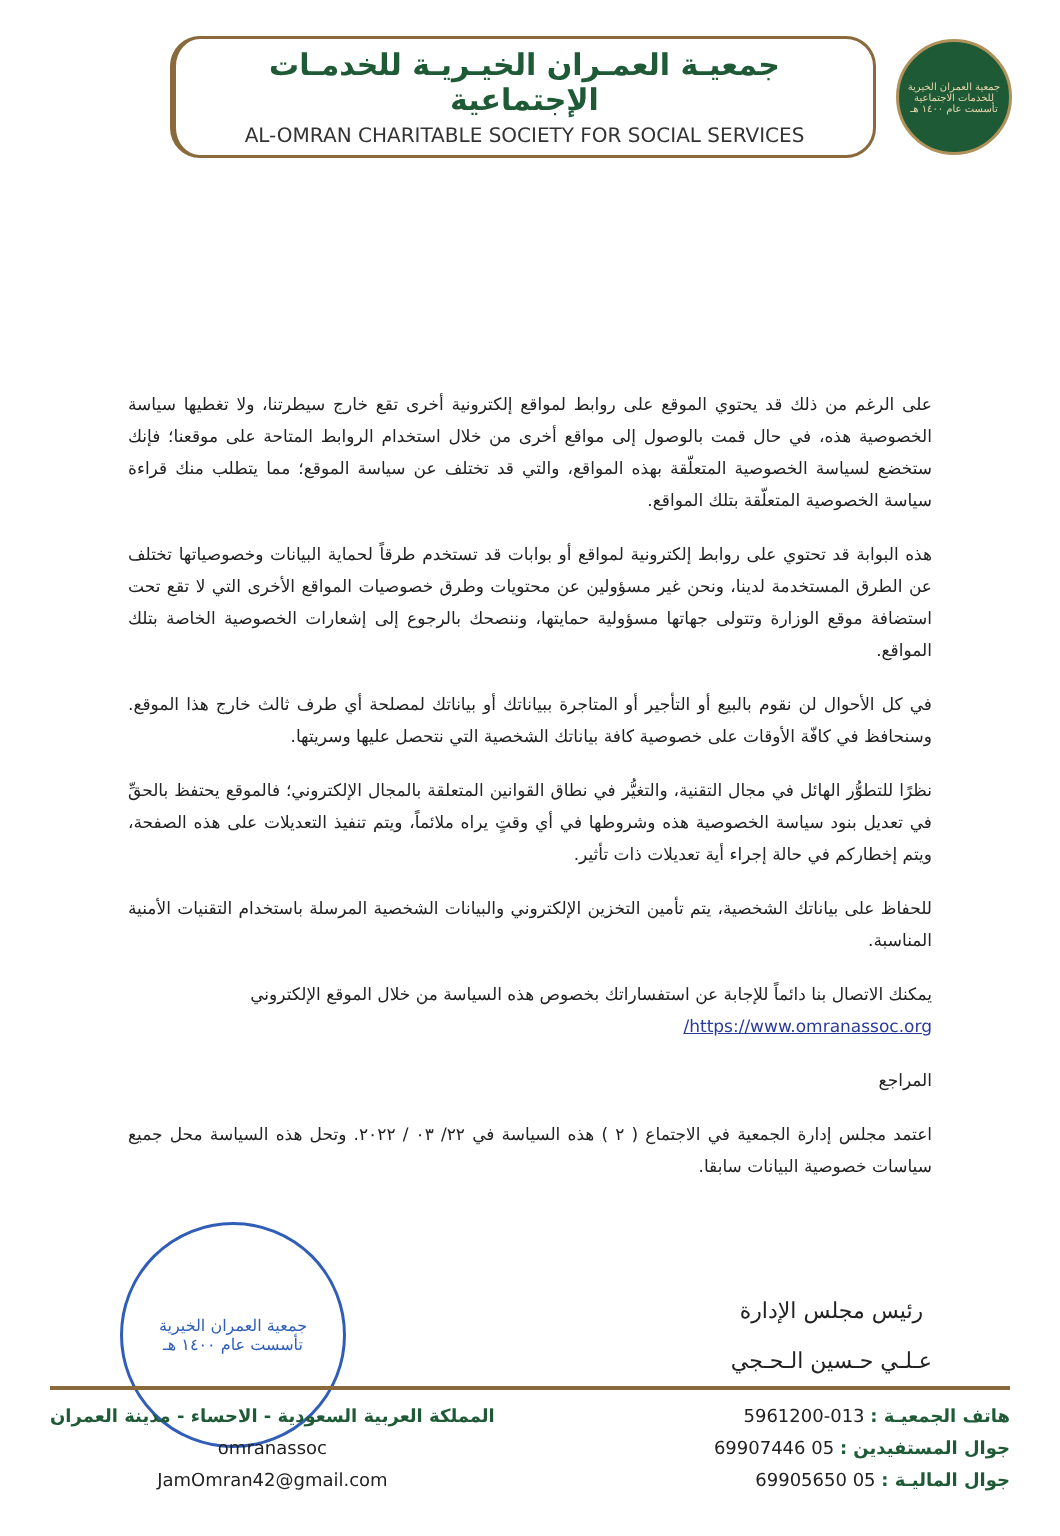جمعية العمران الخيرية للخدمات الاجتماعية
تأسست عام ١٤٠٠ هـ
جمعيـة العمـران الخيـريـة للخدمـات الإجتماعية
AL-OMRAN CHARITABLE SOCIETY FOR SOCIAL SERVICES
على الرغم من ذلك قد يحتوي الموقع على روابط لمواقع إلكترونية أخرى تقع خارج سيطرتنا، ولا تغطيها سياسة الخصوصية هذه، في حال قمت بالوصول إلى مواقع أخرى من خلال استخدام الروابط المتاحة على موقعنا؛ فإنك ستخضع لسياسة الخصوصية المتعلّقة بهذه المواقع، والتي قد تختلف عن سياسة الموقع؛ مما يتطلب منك قراءة سياسة الخصوصية المتعلّقة بتلك المواقع.
هذه البوابة قد تحتوي على روابط إلكترونية لمواقع أو بوابات قد تستخدم طرقاً لحماية البيانات وخصوصياتها تختلف عن الطرق المستخدمة لدينا، ونحن غير مسؤولين عن محتويات وطرق خصوصيات المواقع الأخرى التي لا تقع تحت استضافة موقع الوزارة وتتولى جهاتها مسؤولية حمايتها، وننصحك بالرجوع إلى إشعارات الخصوصية الخاصة بتلك المواقع.
في كل الأحوال لن نقوم بالبيع أو التأجير أو المتاجرة ببياناتك أو بياناتك لمصلحة أي طرف ثالث خارج هذا الموقع. وسنحافظ في كافّة الأوقات على خصوصية كافة بياناتك الشخصية التي نتحصل عليها وسريتها.
نظرًا للتطوُّر الهائل في مجال التقنية، والتغيُّر في نطاق القوانين المتعلقة بالمجال الإلكتروني؛ فالموقع يحتفظ بالحقِّ في تعديل بنود سياسة الخصوصية هذه وشروطها في أي وقتٍ يراه ملائماً، ويتم تنفيذ التعديلات على هذه الصفحة، ويتم إخطاركم في حالة إجراء أية تعديلات ذات تأثير.
للحفاظ على بياناتك الشخصية، يتم تأمين التخزين الإلكتروني والبيانات الشخصية المرسلة باستخدام التقنيات الأمنية المناسبة.
يمكنك الاتصال بنا دائماً للإجابة عن استفساراتك بخصوص هذه السياسة من خلال الموقع الإلكتروني
https://www.omranassoc.org/
المراجع
اعتمد مجلس إدارة الجمعية في الاجتماع ( ٢ ) هذه السياسة في ٢٢/ ٠٣ / ٢٠٢٢. وتحل هذه السياسة محل جميع سياسات خصوصية البيانات سابقا.
رئيس مجلس الإدارة
عـلـي حـسين الـحـجي
جمعية العمران الخيرية
تأسست عام ١٤٠٠ هـ
هاتف الجمعيـة : 013-5961200
جوال المستفيدين : 05 69907446
جوال الماليـة : 05 69905650
المملكة العربية السعودية - الاحساء - مدينة العمران
omranassoc
JamOmran42@gmail.com